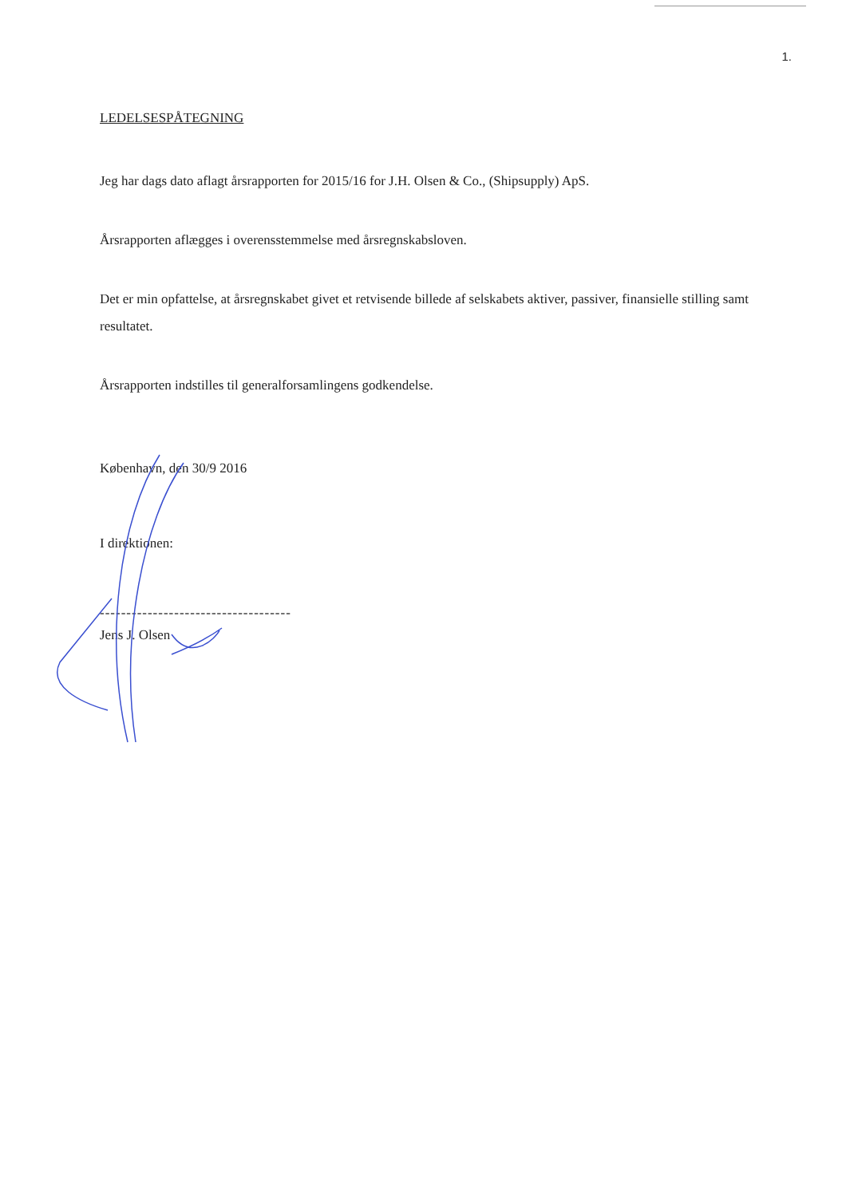1.
LEDELSESPÅTEGNING
Jeg har dags dato aflagt årsrapporten for 2015/16 for J.H. Olsen & Co., (Shipsupply) ApS.
Årsrapporten aflægges i overensstemmelse med årsregnskabsloven.
Det er min opfattelse, at årsregnskabet givet et retvisende billede af selskabets aktiver, passiver, finansielle stilling samt resultatet.
Årsrapporten indstilles til generalforsamlingens godkendelse.
København, den 30/9 2016
I direktionen:
------------------------------------
Jens J. Olsen